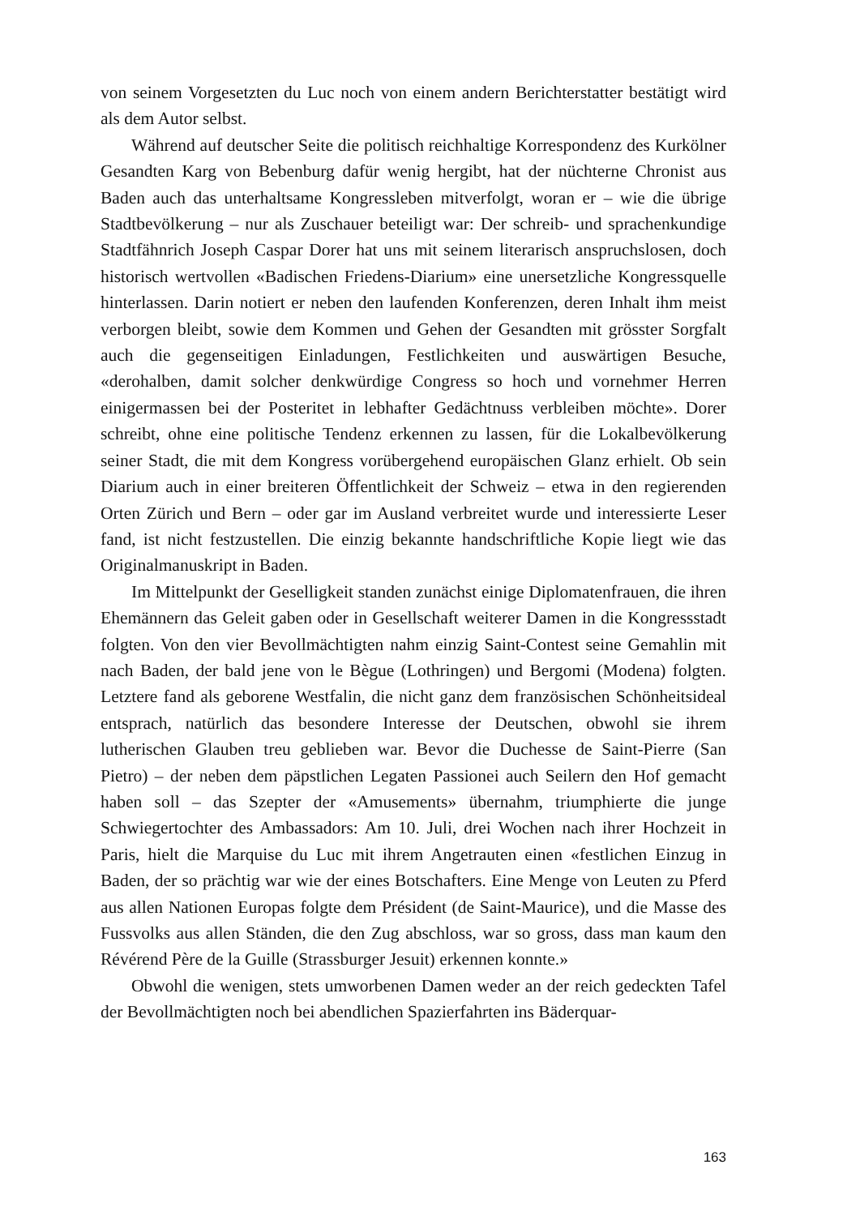von seinem Vorgesetzten du Luc noch von einem andern Berichterstatter bestätigt wird als dem Autor selbst.
Während auf deutscher Seite die politisch reichhaltige Korrespondenz des Kurkölner Gesandten Karg von Bebenburg dafür wenig hergibt, hat der nüchterne Chronist aus Baden auch das unterhaltsame Kongressleben mitverfolgt, woran er – wie die übrige Stadtbevölkerung – nur als Zuschauer beteiligt war: Der schreib- und sprachenkundige Stadtfähnrich Joseph Caspar Dorer hat uns mit seinem literarisch anspruchslosen, doch historisch wertvollen «Badischen Friedens-Diarium» eine unersetzliche Kongressquelle hinterlassen. Darin notiert er neben den laufenden Konferenzen, deren Inhalt ihm meist verborgen bleibt, sowie dem Kommen und Gehen der Gesandten mit grösster Sorgfalt auch die gegenseitigen Einladungen, Festlichkeiten und auswärtigen Besuche, «derohalben, damit solcher denkwürdige Congress so hoch und vornehmer Herren einigermassen bei der Posteritet in lebhafter Gedächtnuss verbleiben möchte». Dorer schreibt, ohne eine politische Tendenz erkennen zu lassen, für die Lokalbevölkerung seiner Stadt, die mit dem Kongress vorübergehend europäischen Glanz erhielt. Ob sein Diarium auch in einer breiteren Öffentlichkeit der Schweiz – etwa in den regierenden Orten Zürich und Bern – oder gar im Ausland verbreitet wurde und interessierte Leser fand, ist nicht festzustellen. Die einzig bekannte handschriftliche Kopie liegt wie das Originalmanuskript in Baden.
Im Mittelpunkt der Geselligkeit standen zunächst einige Diplomatenfrauen, die ihren Ehemännern das Geleit gaben oder in Gesellschaft weiterer Damen in die Kongressstadt folgten. Von den vier Bevollmächtigten nahm einzig Saint-Contest seine Gemahlin mit nach Baden, der bald jene von le Bègue (Lothringen) und Bergomi (Modena) folgten. Letztere fand als geborene Westfalin, die nicht ganz dem französischen Schönheitsideal entsprach, natürlich das besondere Interesse der Deutschen, obwohl sie ihrem lutherischen Glauben treu geblieben war. Bevor die Duchesse de Saint-Pierre (San Pietro) – der neben dem päpstlichen Legaten Passionei auch Seilern den Hof gemacht haben soll – das Szepter der «Amusements» übernahm, triumphierte die junge Schwiegertochter des Ambassadors: Am 10. Juli, drei Wochen nach ihrer Hochzeit in Paris, hielt die Marquise du Luc mit ihrem Angetrauten einen «festlichen Einzug in Baden, der so prächtig war wie der eines Botschafters. Eine Menge von Leuten zu Pferd aus allen Nationen Europas folgte dem Président (de Saint-Maurice), und die Masse des Fussvolks aus allen Ständen, die den Zug abschloss, war so gross, dass man kaum den Révérend Père de la Guille (Strassburger Jesuit) erkennen konnte.»
Obwohl die wenigen, stets umworbenen Damen weder an der reich gedeckten Tafel der Bevollmächtigten noch bei abendlichen Spazierfahrten ins Bäderquar-
163